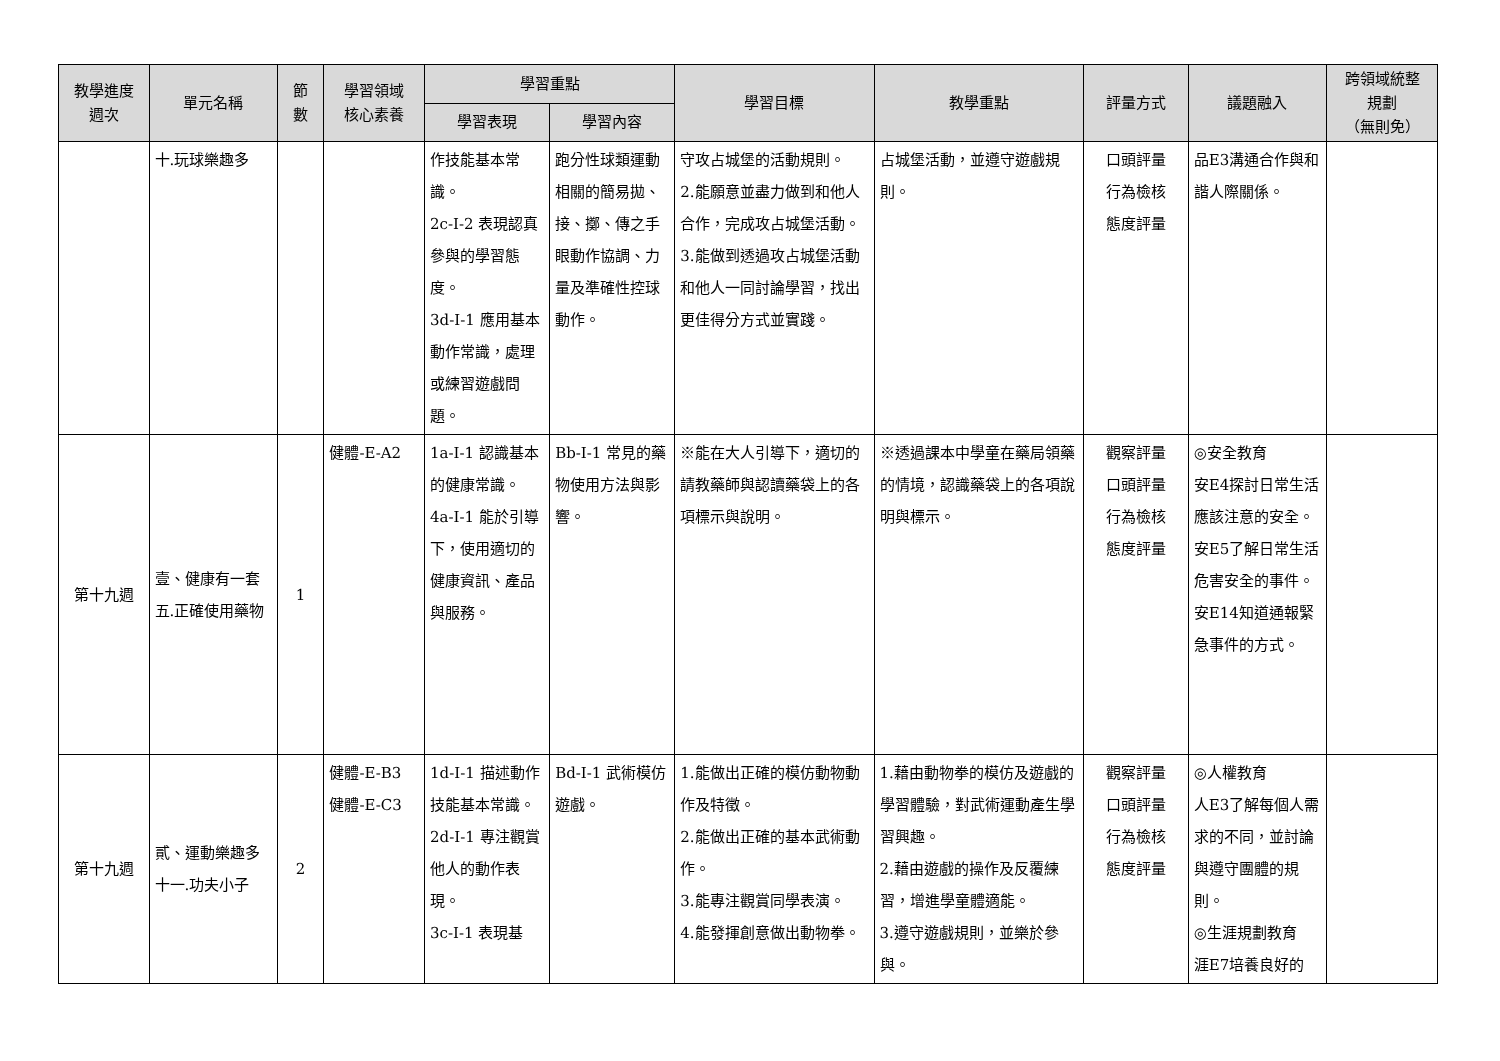| 教學進度 週次 | 單元名稱 | 節 數 | 學習領域 核心素養 | 學習重點 | | 學習目標 | 教學重點 | 評量方式 | 議題融入 | 跨領域統整 規劃 （無則免） |
| --- | --- | --- | --- | --- | --- | --- | --- | --- | --- | --- |
| | | | | 學習表現 | 學習內容 | | | | | |
| | 十.玩球樂趣多 | | | 作技能基本常識。 2c-I-2 表現認真參與的學習態度。 3d-I-1 應用基本動作常識，處理或練習遊戲問題。 | 跑分性球類運動相關的簡易拋、接、擲、傳之手眼動作協調、力量及準確性控球動作。 | 守攻占城堡的活動規則。 2.能願意並盡力做到和他人合作，完成攻占城堡活動。 3.能做到透過攻占城堡活動和他人一同討論學習，找出更佳得分方式並實踐。 | 占城堡活動，並遵守遊戲規則。 | 口頭評量 行為檢核 態度評量 | 品E3溝通合作與和諧人際關係。 | |
| 第十九週 | 壹、健康有一套 五.正確使用藥物 | 1 | 健體-E-A2 | 1a-I-1 認識基本的健康常識。 4a-I-1 能於引導下，使用適切的健康資訊、產品與服務。 | Bb-I-1 常見的藥物使用方法與影響。 | ※能在大人引導下，適切的請教藥師與認讀藥袋上的各項標示與說明。 | ※透過課本中學童在藥局領藥的情境，認識藥袋上的各項說明與標示。 | 觀察評量 口頭評量 行為檢核 態度評量 | ◎安全教育 安E4探討日常生活應該注意的安全。 安E5了解日常生活危害安全的事件。 安E14知道通報緊急事件的方式。 | |
| 第十九週 | 貳、運動樂趣多 十一.功夫小子 | 2 | 健體-E-B3 健體-E-C3 | 1d-I-1 描述動作技能基本常識。 2d-I-1 專注觀賞他人的動作表現。 3c-I-1 表現基 | Bd-I-1 武術模仿遊戲。 | 1.能做出正確的模仿動物動作及特徵。 2.能做出正確的基本武術動作。 3.能專注觀賞同學表演。 4.能發揮創意做出動物拳。 | 1.藉由動物拳的模仿及遊戲的學習體驗，對武術運動產生學習興趣。 2.藉由遊戲的操作及反覆練習，增進學童體適能。 3.遵守遊戲規則，並樂於參與。 | 觀察評量 口頭評量 行為檢核 態度評量 | ◎人權教育 人E3了解每個人需求的不同，並討論與遵守團體的規則。 ◎生涯規劃教育 涯E7培養良好的 | |